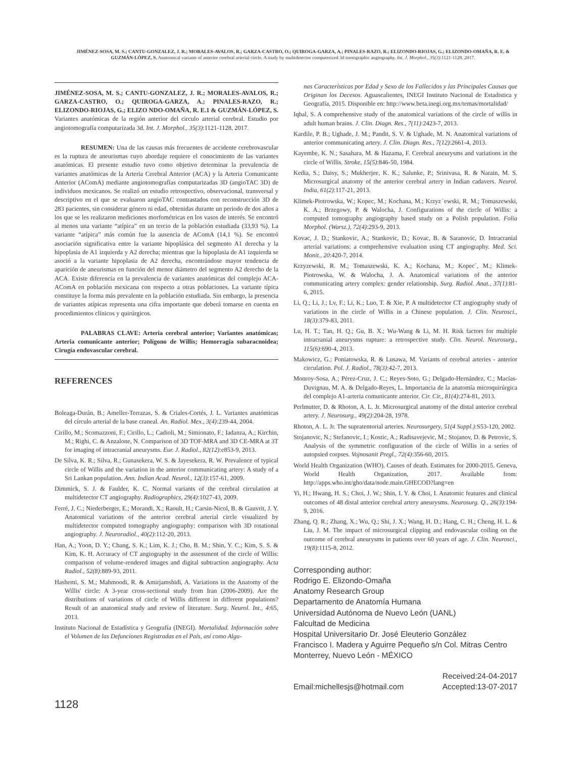JIMÉNEZ-SOSA, M. S.; CANTU-GONZALEZ, J. R.; MORALES-AVALOS, R.; GARZA-CASTRO, O.; QUIROGA-GARZA, A.; PINALES-RAZO, R.; ELIZONDO-RIOJAS, G.; ELIZONDO-OMAÑA, R. E. & GUZMÁN-LÓPEZ, S. Anatomical variants of anterior cerebral arterial circle. A study by multidetector computerized 3d tomographic angiography. Int. J. Morphol., 35(3):1121-1128, 2017.
JIMÉNEZ-SOSA, M. S.; CANTU-GONZALEZ, J. R.; MORALES-AVALOS, R.; GARZA-CASTRO, O.; QUIROGA-GARZA, A.; PINALES-RAZO, R.; ELIZONDO-RIOJAS, G.; ELIZO NDO-OMAÑA, R. E.1 & GUZMÁN-LÓPEZ, S. Variantes anatómicas de la región anterior del circulo arterial cerebral. Estudio por angiotomografía computarizada 3d. Int. J. Morphol., 35(3):1121-1128, 2017.
RESUMEN: Una de las causas más frecuentes de accidente cerebrovascular es la ruptura de aneurismas cuyo abordaje requiere el conocimiento de las variantes anatómicas. El presente estudio tuvo como objetivo determinar la prevalencia de variantes anatómicas de la Arteria Cerebral Anterior (ACA) y la Arteria Comunicante Anterior (AComA) mediante angiotomografías computarizadas 3D (angioTAC 3D) de individuos mexicanos. Se realizó un estudio retrospectivo, observacional, transversal y descriptivo en el que se evaluaron angioTAC contrastados con reconstrucción 3D de 283 pacientes, sin considerar género ni edad, obtenidas durante un periodo de dos años a los que se les realizaron mediciones morfométricas en los vasos de interés. Se encontró al menos una variante “atípica” en un tercio de la población estudiada (33,93 %). La variante “atípica” más común fue la ausencia de AComA (14,1 %). Se encontró asociación significativa entre la variante hipoplásica del segmento A1 derecha y la hipoplasia de A1 izquierda y A2 derecha; mientras que la hipoplasia de A1 izquierda se asoció a la variante hipoplasia de A2 derecha, encontrándose mayor tendencia de aparición de aneurismas en función del menor diámetro del segmento A2 derecho de la ACA. Existe diferencia en la prevalencia de variantes anatómicas del complejo ACA-AComA en población mexicana con respecto a otras poblaciones. La variante típica constituye la forma más prevalente en la población estudiada. Sin embargo, la presencia de variantes atípicas representa una cifra importante que deberá tomarse en cuenta en procedimientos clínicos y quirúrgicos.
PALABRAS CLAVE: Arteria cerebral anterior; Variantes anatómicas; Arteria comunicante anterior; Polígono de Willis; Hemorragia subaracnoidea; Cirugía endovascular cerebral.
REFERENCES
Boleaga-Durán, B.; Ameller-Terrazas, S. & Criales-Cortés, J. L. Variantes anatómicas del círculo arterial de la base craneal. An. Radiol. Mex., 3(4):239-44, 2004.
Cirillo, M.; Scomazzoni, F.; Cirillo, L.; Cadioli, M.; Simionato, F.; Iadanza, A.; Kirchin, M.; Righi, C. & Anzalone, N. Comparison of 3D TOF-MRA and 3D CE-MRA at 3T for imaging of intracranial aneurysms. Eur. J. Radiol., 82(12):e853-9, 2013.
De Silva, K. R.; Silva, R.; Gunasekera, W. S. & Jayesekera, R. W. Prevalence of typical circle of Willis and the variation in the anterior communicating artery: A study of a Sri Lankan population. Ann. Indian Acad. Neurol., 12(3):157-61, 2009.
Dimmick, S. J. & Faulder, K. C. Normal variants of the cerebral circulation at multidetector CT angiography. Radiographics, 29(4):1027-43, 2009.
Ferré, J. C.; Niederberger, E.; Morandi, X.; Raoult, H.; Carsin-Nicol, B. & Gauvrit, J. Y. Anatomical variations of the anterior cerebral arterial circle visualized by multidetector computed tomography angiography: comparison with 3D rotational angiography. J. Neuroradiol., 40(2):112-20, 2013.
Han, A.; Yoon, D. Y.; Chang, S. K.; Lim, K. J.; Cho, B. M.; Shin, Y. C.; Kim, S. S. & Kim, K. H. Accuracy of CT angiography in the assessment of the circle of Willis: comparison of volume-rendered images and digital subtraction angiography. Acta Radiol., 52(8):889-93, 2011.
Hashemi, S. M.; Mahmoodi, R. & Amirjamshidi, A. Variations in the Anatomy of the Willis' circle: A 3-year cross-sectional study from Iran (2006-2009). Are the distributions of variations of circle of Willis different in different populations? Result of an anatomical study and review of literature. Surg. Neurol. Int., 4:65, 2013.
Instituto Nacional de Estadística y Geografía (INEGI). Mortalidad. Información sobre el Volumen de las Defunciones Registradas en el País, así como Algu-
nas Características por Edad y Sexo de los Fallecidos y las Principales Causas que Originan los Decesos. Aguascalientes, INEGI Instituto Nacional de Estadistica y Geografía, 2015. Disponible en: http://www.beta.inegi.org.mx/temas/mortalidad/
Iqbal, S. A comprehensive study of the anatomical variations of the circle of willis in adult human brains. J. Clin. Diagn. Res., 7(11):2423-7, 2013.
Kardile, P. B.; Ughade, J. M.; Pandit, S. V. & Ughade, M. N. Anatomical variations of anterior communicating artery. J. Clin. Diagn. Res., 7(12):2661-4, 2013.
Kayembe, K. N.; Sasahara, M. & Hazama, F. Cerebral aneurysms and variations in the circle of Willis. Stroke, 15(5):846-50, 1984.
Kedia, S.; Daisy, S.; Mukherjee, K. K.; Salunke, P.; Srinivasa, R. & Narain, M. S. Microsurgical anatomy of the anterior cerebral artery in Indian cadavers. Neurol. India, 61(2):117-21, 2013.
Klimek-Piotrowska, W.; Kopec, M.; Kochana, M.; Krzyz˙ewski, R. M.; Tomaszewski, K. A.; Brzegowy, P. & Walocha, J. Configurations of the circle of Willis: a computed tomography angiography based study on a Polish population. Folia Morphol. (Warsz.), 72(4):293-9, 2013.
Kovac, J. D.; Stankovic, A.; Stankovic, D.; Kovac, B. & Saranovic, D. Intracranial arterial variations: a comprehensive evaluation using CT angiography. Med. Sci. Monit., 20:420-7, 2014.
Krzyzewski, R. M.; Tomaszewski, K. A.; Kochana, M.; Kopec´, M.; Klimek-Piotrowska, W. & Walocha, J. A. Anatomical variations of the anterior communicating artery complex: gender relationship. Surg. Radiol. Anat., 37(1):81-6, 2015.
Li, Q.; Li, J.; Lv, F.; Li, K.; Luo, T. & Xie, P. A multidetector CT angiography study of variations in the circle of Willis in a Chinese population. J. Clin. Neurosci., 18(3):379-83, 2011.
Lu, H. T.; Tan, H. Q.; Gu, B. X.; Wu-Wang & Li, M. H. Risk factors for multiple intracranial aneurysms rupture: a retrospective study. Clin. Neurol. Neurosurg., 115(6):690-4, 2013.
Makowicz, G.; Poniatowska, R. & Lusawa, M. Variants of cerebral arteries - anterior circulation. Pol. J. Radiol., 78(3):42-7, 2013.
Monroy-Sosa, A.; Pérez-Cruz, J. C.; Reyes-Soto, G.; Delgado-Hernández, C.; Macías-Duvignau, M. A. & Delgado-Reyes, L. Importancia de la anatomía microquirúrgica del complejo A1-arteria comunicante anterior. Cir. Cir., 81(4):274-81, 2013.
Perlmutter, D. & Rhoton, A. L. Jr. Microsurgical anatomy of the distal anterior cerebral artery. J. Neurosurg., 49(2):204-28, 1978.
Rhoton, A. L. Jr. The supratentorial arteries. Neurosurgery, 51(4 Suppl.):S53-120, 2002.
Stojanovic, N.; Stefanovic, I.; Kostic, A.; Radisavejevic, M.; Stojanov, D. & Petrovic, S. Analysis of the symmetric configuration of the circle of Willis in a series of autopsied corpses. Vojnosanit Pregl., 72(4):356-60, 2015.
World Health Organization (WHO). Causes of death. Estimates for 2000-2015. Geneva, World Health Organization, 2017. Available from: http://apps.who.int/gho/data/node.main.GHECOD?lang=en
Yi, H.; Hwang, H. S.; Choi, J. W.; Shin, I. Y. & Choi, I. Anatomic features and clinical outcomes of 48 distal anterior cerebral artery aneurysms. Neurosurg. Q., 26(3):194-9, 2016.
Zhang, Q. R.; Zhang, X.; Wu, Q.; Shi, J. X.; Wang, H. D.; Hang, C. H.; Cheng, H. L. & Liu, J. M. The impact of microsurgical clipping and endovascular coiling on the outcome of cerebral aneurysms in patients over 60 years of age. J. Clin. Neurosci., 19(8):1115-8, 2012.
Corresponding author:
Rodrigo E. Elizondo-Omaña
Anatomy Research Group
Departamento de Anatomía Humana
Universidad Autónoma de Nuevo León (UANL)
Falcultad de Medicina
Hospital Universitario Dr. José Eleuterio González
Francisco I. Madera y Aguirre Pequeño s/n Col. Mitras Centro
Monterrey, Nuevo León - MÉXICO
Email:michellesjs@hotmail.com Received:24-04-2017
Accepted:13-07-2017
1128